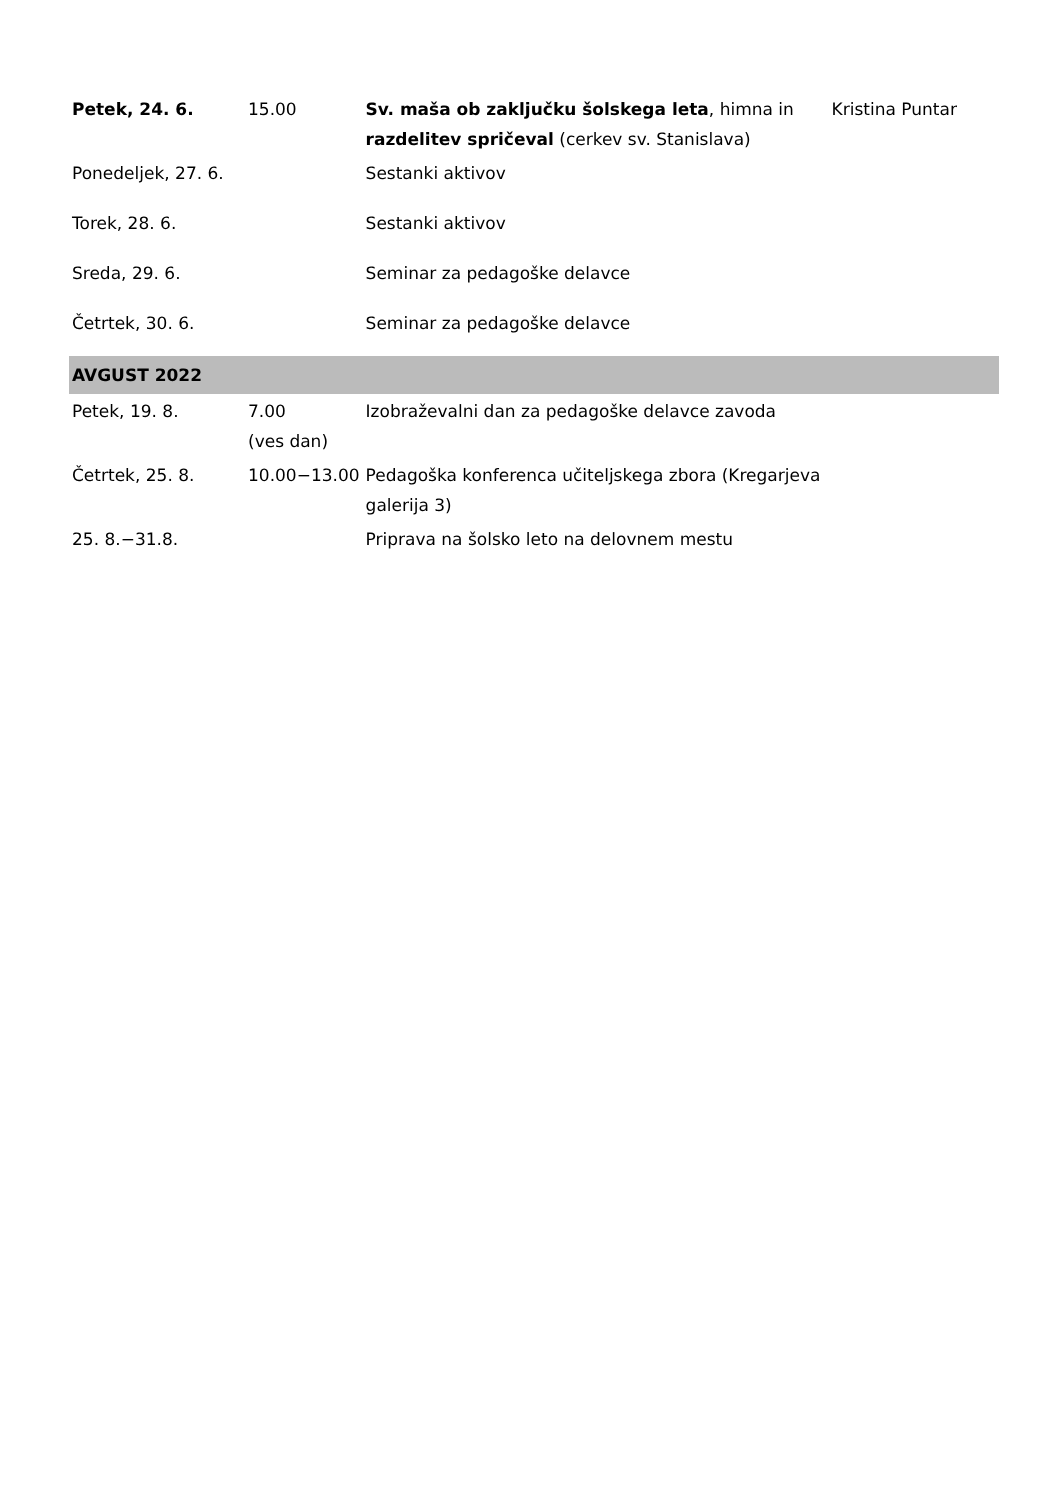| Petek, 24. 6. | 15.00 | Sv. maša ob zaključku šolskega leta , himna in razdelitev spričeval (cerkev sv. Stanislava) | Kristina Puntar |
| Ponedeljek, 27. 6. | | Sestanki aktivov | |
| Torek, 28. 6. | | Sestanki aktivov | |
| Sreda, 29. 6. | | Seminar za pedagoške delavce | |
| Četrtek, 30. 6. | | Seminar za pedagoške delavce | |
| AVGUST 2022 | | | |
| Petek, 19. 8. | 7.00 (ves dan) | Izobraževalni dan za pedagoške delavce zavoda | |
| Četrtek, 25. 8. | 10.00−13.00 | Pedagoška konferenca učiteljskega zbora (Kregarjeva galerija 3) | |
| 25. 8.−31.8. | | Priprava na šolsko leto na delovnem mestu | |